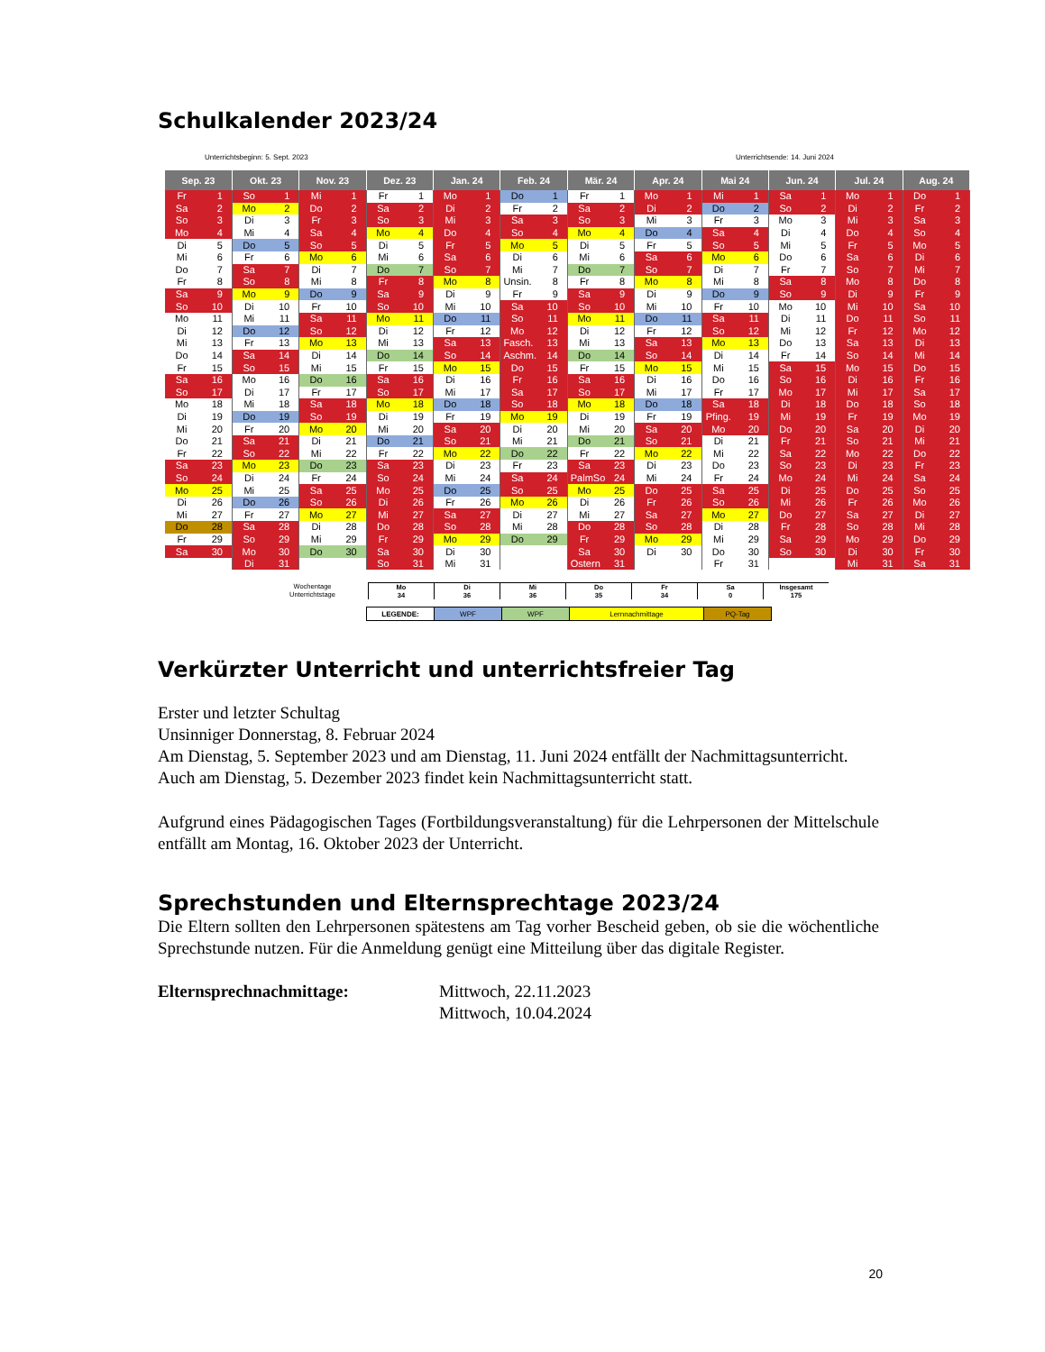Schulkalender 2023/24
Unterrichtsbeginn: 5. Sept. 2023 Unterrichtsende: 14. Juni 2024
| Sep. 23 | | Okt. 23 | | Nov. 23 | | Dez. 23 | | Jan. 24 | | Feb. 24 | | Mär. 24 | | Apr. 24 | | Mai 24 | | Jun. 24 | | Jul. 24 | | Aug. 24 | |
| --- | --- | --- | --- | --- | --- | --- | --- | --- | --- | --- | --- | --- | --- | --- | --- | --- | --- | --- | --- | --- | --- | --- | --- |
| Fr | 1 | So | 1 | Mi | 1 | Fr | 1 | Mo | 1 | Do | 1 | Fr | 1 | Mo | 1 | Mi | 1 | Sa | 1 | Mo | 1 | Do | 1 |
| Sa | 2 | Mo | 2 | Do | 2 | Sa | 2 | Di | 2 | Fr | 2 | Sa | 2 | Di | 2 | Do | 2 | So | 2 | Di | 2 | Fr | 2 |
| So | 3 | Di | 3 | Fr | 3 | So | 3 | Mi | 3 | Sa | 3 | So | 3 | Mi | 3 | Fr | 3 | Mo | 3 | Mi | 3 | Sa | 3 |
| Mo | 4 | Mi | 4 | Sa | 4 | Mo | 4 | Do | 4 | So | 4 | Mo | 4 | Do | 4 | Sa | 4 | Di | 4 | Do | 4 | So | 4 |
| Di | 5 | Do | 5 | So | 5 | Di | 5 | Fr | 5 | Mo | 5 | Di | 5 | Fr | 5 | So | 5 | Mi | 5 | Fr | 5 | Mo | 5 |
| Mi | 6 | Fr | 6 | Mo | 6 | Mi | 6 | Sa | 6 | Di | 6 | Mi | 6 | Sa | 6 | Mo | 6 | Do | 6 | Sa | 6 | Di | 6 |
| Do | 7 | Sa | 7 | Di | 7 | Do | 7 | So | 7 | Mi | 7 | Do | 7 | So | 7 | Di | 7 | Fr | 7 | So | 7 | Mi | 7 |
| Fr | 8 | So | 8 | Mi | 8 | Fr | 8 | Mo | 8 | Unsin. | 8 | Fr | 8 | Mo | 8 | Mi | 8 | Sa | 8 | Mo | 8 | Do | 8 |
| Sa | 9 | Mo | 9 | Do | 9 | Sa | 9 | Di | 9 | Fr | 9 | Sa | 9 | Di | 9 | Do | 9 | So | 9 | Di | 9 | Fr | 9 |
| So | 10 | Di | 10 | Fr | 10 | So | 10 | Mi | 10 | Sa | 10 | So | 10 | Mi | 10 | Fr | 10 | Mo | 10 | Mi | 10 | Sa | 10 |
| Mo | 11 | Mi | 11 | Sa | 11 | Mo | 11 | Do | 11 | So | 11 | Mo | 11 | Do | 11 | Sa | 11 | Di | 11 | Do | 11 | So | 11 |
| Di | 12 | Do | 12 | So | 12 | Di | 12 | Fr | 12 | Mo | 12 | Di | 12 | Fr | 12 | So | 12 | Mi | 12 | Fr | 12 | Mo | 12 |
| Mi | 13 | Fr | 13 | Mo | 13 | Mi | 13 | Sa | 13 | Fasch. | 13 | Mi | 13 | Sa | 13 | Mo | 13 | Do | 13 | Sa | 13 | Di | 13 |
| Do | 14 | Sa | 14 | Di | 14 | Do | 14 | So | 14 | Aschm. | 14 | Do | 14 | So | 14 | Di | 14 | Fr | 14 | So | 14 | Mi | 14 |
| Fr | 15 | So | 15 | Mi | 15 | Fr | 15 | Mo | 15 | Do | 15 | Fr | 15 | Mo | 15 | Mi | 15 | Sa | 15 | Mo | 15 | Do | 15 |
| Sa | 16 | Mo | 16 | Do | 16 | Sa | 16 | Di | 16 | Fr | 16 | Sa | 16 | Di | 16 | Do | 16 | So | 16 | Di | 16 | Fr | 16 |
| So | 17 | Di | 17 | Fr | 17 | So | 17 | Mi | 17 | Sa | 17 | So | 17 | Mi | 17 | Fr | 17 | Mo | 17 | Mi | 17 | Sa | 17 |
| Mo | 18 | Mi | 18 | Sa | 18 | Mo | 18 | Do | 18 | So | 18 | Mo | 18 | Do | 18 | Sa | 18 | Di | 18 | Do | 18 | So | 18 |
| Di | 19 | Do | 19 | So | 19 | Di | 19 | Fr | 19 | Mo | 19 | Di | 19 | Fr | 19 | Pfing. | 19 | Mi | 19 | Fr | 19 | Mo | 19 |
| Mi | 20 | Fr | 20 | Mo | 20 | Mi | 20 | Sa | 20 | Di | 20 | Mi | 20 | Sa | 20 | Mo | 20 | Do | 20 | Sa | 20 | Di | 20 |
| Do | 21 | Sa | 21 | Di | 21 | Do | 21 | So | 21 | Mi | 21 | Do | 21 | So | 21 | Di | 21 | Fr | 21 | So | 21 | Mi | 21 |
| Fr | 22 | So | 22 | Mi | 22 | Fr | 22 | Mo | 22 | Do | 22 | Fr | 22 | Mo | 22 | Mi | 22 | Sa | 22 | Mo | 22 | Do | 22 |
| Sa | 23 | Mo | 23 | Do | 23 | Sa | 23 | Di | 23 | Fr | 23 | Sa | 23 | Di | 23 | Do | 23 | So | 23 | Di | 23 | Fr | 23 |
| So | 24 | Di | 24 | Fr | 24 | So | 24 | Mi | 24 | Sa | 24 | PalmSo | 24 | Mi | 24 | Fr | 24 | Mo | 24 | Mi | 24 | Sa | 24 |
| Mo | 25 | Mi | 25 | Sa | 25 | Mo | 25 | Do | 25 | So | 25 | Mo | 25 | Do | 25 | Sa | 25 | Di | 25 | Do | 25 | So | 25 |
| Di | 26 | Do | 26 | So | 26 | Di | 26 | Fr | 26 | Mo | 26 | Di | 26 | Fr | 26 | So | 26 | Mi | 26 | Fr | 26 | Mo | 26 |
| Mi | 27 | Fr | 27 | Mo | 27 | Mi | 27 | Sa | 27 | Di | 27 | Mi | 27 | Sa | 27 | Mo | 27 | Do | 27 | Sa | 27 | Di | 27 |
| Do | 28 | Sa | 28 | Di | 28 | Do | 28 | So | 28 | Mi | 28 | Do | 28 | So | 28 | Di | 28 | Fr | 28 | So | 28 | Mi | 28 |
| Fr | 29 | So | 29 | Mi | 29 | Fr | 29 | Mo | 29 | Do | 29 | Fr | 29 | Mo | 29 | Mi | 29 | Sa | 29 | Mo | 29 | Do | 29 |
| Sa | 30 | Mo | 30 | Do | 30 | Sa | 30 | Di | 30 | | | Sa | 30 | Di | 30 | Do | 30 | So | 30 | Di | 30 | Fr | 30 |
| | | Di | 31 | | | So | 31 | Mi | 31 | | | Ostern | 31 | | | Fr | 31 | | | Mi | 31 | Sa | 31 |
Wochentage
Unterrichtstage
| Mo | Di | Mi | Do | Fr | Sa | Insgesamt |
| 34 | 36 | 36 | 35 | 34 | 0 | 175 |
| LEGENDE: | WPF | WPF | Lernnachmittage | PQ-Tag |
Verkürzter Unterricht und unterrichtsfreier Tag
Erster und letzter Schultag
Unsinniger Donnerstag, 8. Februar 2024
Am Dienstag, 5. September 2023 und am Dienstag, 11. Juni 2024 entfällt der Nachmittagsunterricht.
Auch am Dienstag, 5. Dezember 2023 findet kein Nachmittagsunterricht statt.
Aufgrund eines Pädagogischen Tages (Fortbildungsveranstaltung) für die Lehrpersonen der Mittelschule entfällt am Montag, 16. Oktober 2023 der Unterricht.
Sprechstunden und Elternsprechtage 2023/24
Die Eltern sollten den Lehrpersonen spätestens am Tag vorher Bescheid geben, ob sie die wöchentliche Sprechstunde nutzen. Für die Anmeldung genügt eine Mitteilung über das digitale Register.
Elternsprechnachmittage: Mittwoch, 22.11.2023
Mittwoch, 10.04.2024
20